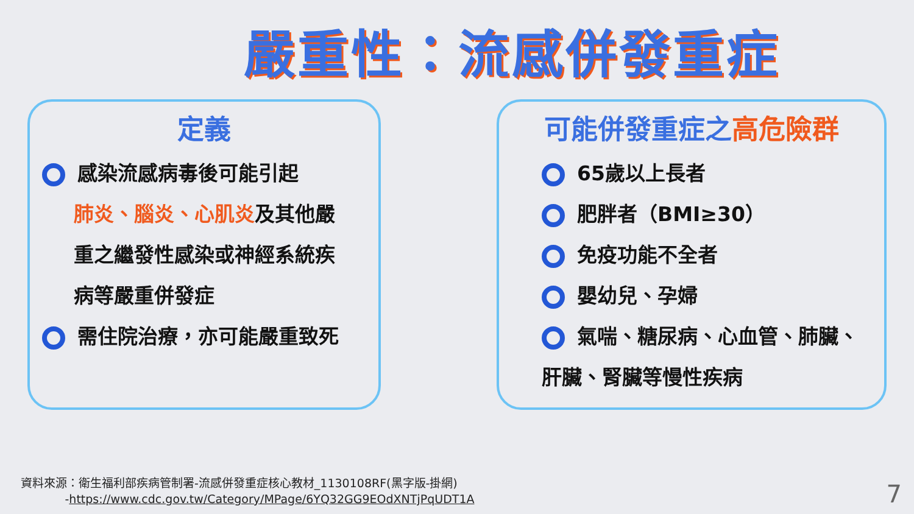嚴重性：流感併發重症
定義
感染流感病毒後可能引起
肺炎、腦炎、心肌炎及其他嚴
重之繼發性感染或神經系統疾
病等嚴重併發症
需住院治療，亦可能嚴重致死
可能併發重症之高危險群
65歲以上長者
肥胖者（BMI≥30）
免疫功能不全者
嬰幼兒、孕婦
氣喘、糖尿病、心血管、肺臟、
肝臟、腎臟等慢性疾病
資料來源：衛生福利部疾病管制署-流感併發重症核心教材_1130108RF(黑字版-掛網)
-https://www.cdc.gov.tw/Category/MPage/6YQ32GG9EOdXNTjPqUDT1A
7